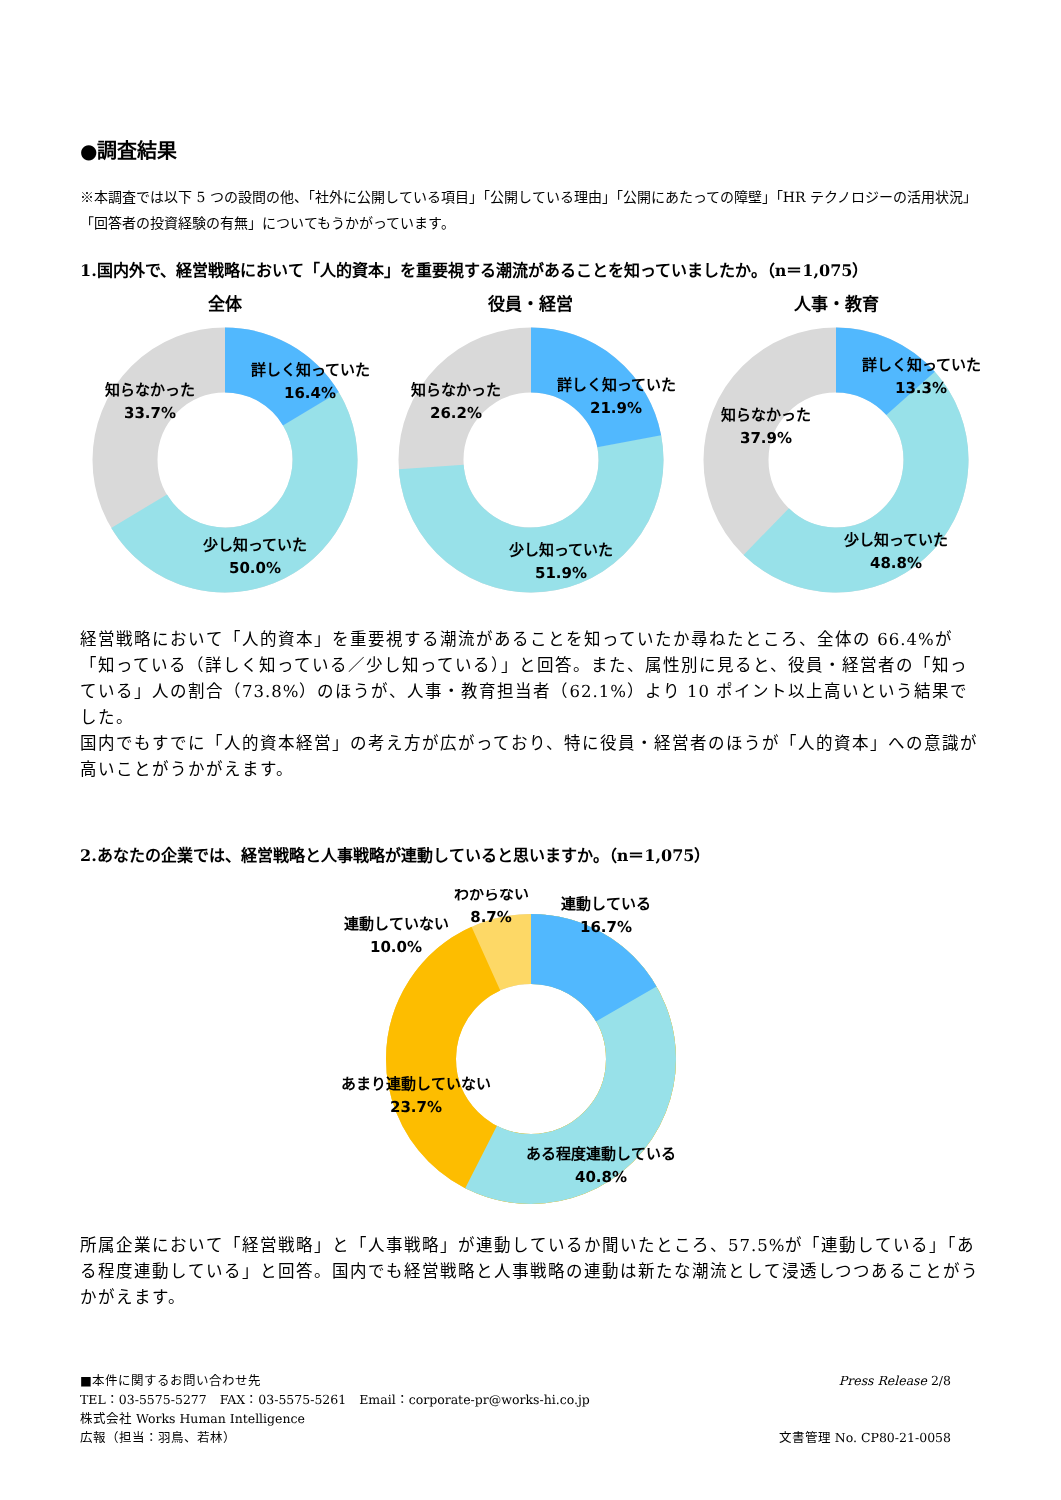●調査結果
※本調査では以下 5 つの設問の他、「社外に公開している項目」「公開している理由」「公開にあたっての障壁」「HR テクノロジーの活用状況」「回答者の投資経験の有無」についてもうかがっています。
1.国内外で、経営戦略において「人的資本」を重要視する潮流があることを知っていましたか。（n＝1,075）
全体
詳しく知っていた
16.4%
少し知っていた
50.0%
知らなかった
33.7%
役員・経営
詳しく知っていた
21.9%
少し知っていた
51.9%
知らなかった
26.2%
人事・教育
詳しく知っていた
13.3%
少し知っていた
48.8%
知らなかった
37.9%
経営戦略において「人的資本」を重要視する潮流があることを知っていたか尋ねたところ、全体の 66.4%が「知っている（詳しく知っている／少し知っている）」と回答。また、属性別に見ると、役員・経営者の「知っている」人の割合（73.8%）のほうが、人事・教育担当者（62.1%）より 10 ポイント以上高いという結果でした。
国内でもすでに「人的資本経営」の考え方が広がっており、特に役員・経営者のほうが「人的資本」への意識が高いことがうかがえます。
2.あなたの企業では、経営戦略と人事戦略が連動していると思いますか。（n＝1,075）
連動している
16.7%
ある程度連動している
40.8%
あまり連動していない
23.7%
連動していない
10.0%
わからない
8.7%
所属企業において「経営戦略」と「人事戦略」が連動しているか聞いたところ、57.5%が「連動している」「ある程度連動している」と回答。国内でも経営戦略と人事戦略の連動は新たな潮流として浸透しつつあることがうかがえます。
■本件に関するお問い合わせ先
TEL：03-5575-5277　FAX：03-5575-5261　Email：corporate-pr@works-hi.co.jp
株式会社 Works Human Intelligence
広報（担当：羽鳥、若林）
Press Release 2/8
文書管理 No. CP80-21-0058